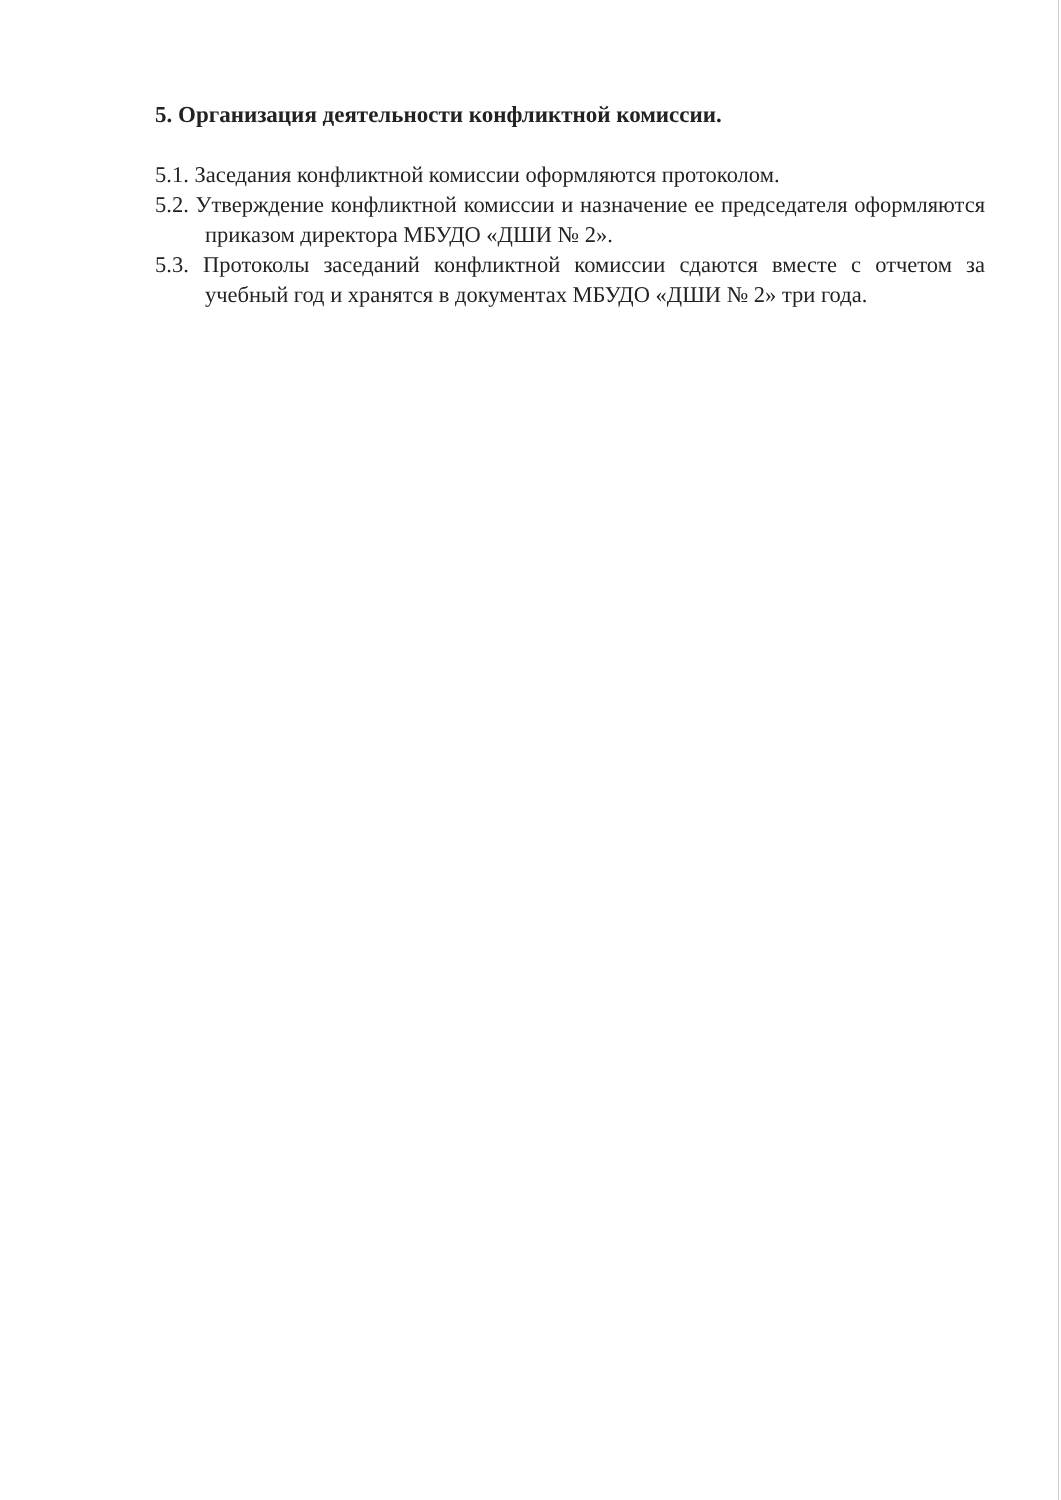5. Организация деятельности конфликтной комиссии.
5.1. Заседания конфликтной комиссии оформляются протоколом.
5.2. Утверждение конфликтной комиссии и назначение ее председателя оформляются приказом директора МБУДО «ДШИ № 2».
5.3. Протоколы заседаний конфликтной комиссии сдаются вместе с отчетом за учебный год и хранятся в документах МБУДО «ДШИ № 2» три года.